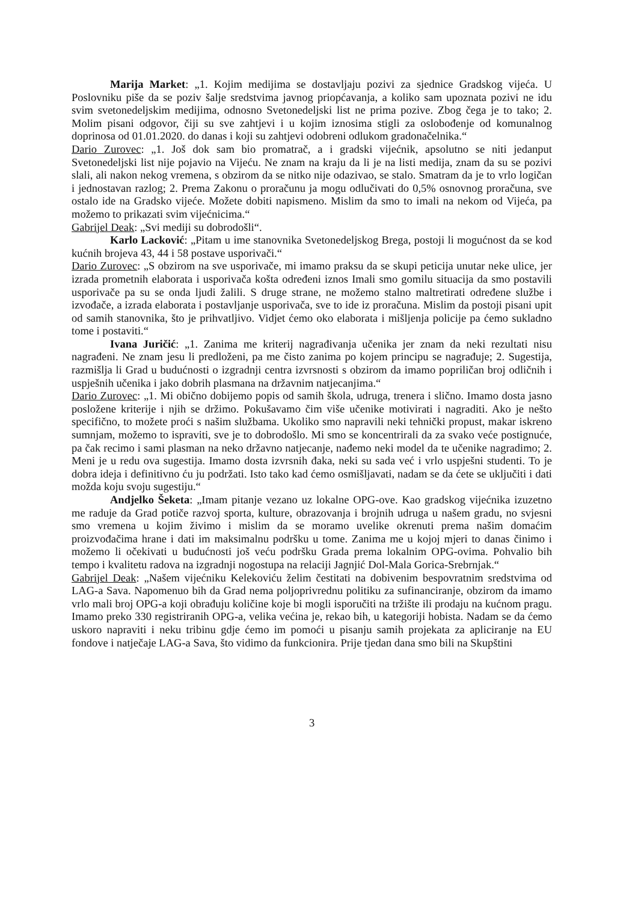Marija Market: „1. Kojim medijima se dostavljaju pozivi za sjednice Gradskog vijeća. U Poslovniku piše da se poziv šalje sredstvima javnog priopćavanja, a koliko sam upoznata pozivi ne idu svim svetonedeljskim medijima, odnosno Svetonedeljski list ne prima pozive. Zbog čega je to tako; 2. Molim pisani odgovor, čiji su sve zahtjevi i u kojim iznosima stigli za oslobođenje od komunalnog doprinosa od 01.01.2020. do danas i koji su zahtjevi odobreni odlukom gradonačelnika.“
Dario Zurovec: „1. Još dok sam bio promatrač, a i gradski vijećnik, apsolutno se niti jedanput Svetonedeljski list nije pojavio na Vijeću. Ne znam na kraju da li je na listi medija, znam da su se pozivi slali, ali nakon nekog vremena, s obzirom da se nitko nije odazivao, se stalo. Smatram da je to vrlo logičan i jednostavan razlog; 2. Prema Zakonu o proračunu ja mogu odlučivati do 0,5% osnovnog proračuna, sve ostalo ide na Gradsko vijeće. Možete dobiti napismeno. Mislim da smo to imali na nekom od Vijeća, pa možemo to prikazati svim vijećnicima.“
Gabrijel Deak: „Svi mediji su dobrodošli“.
Karlo Lacković: „Pitam u ime stanovnika Svetonedeljskog Brega, postoji li mogućnost da se kod kućnih brojeva 43, 44 i 58 postave usporivači.“
Dario Zurovec: „S obzirom na sve usporivače, mi imamo praksu da se skupi peticija unutar neke ulice, jer izrada prometnih elaborata i usporivača košta određeni iznos Imali smo gomilu situacija da smo postavili usporivače pa su se onda ljudi žalili. S druge strane, ne možemo stalno maltretirati određene službe i izvođače, a izrada elaborata i postavljanje usporivača, sve to ide iz proračuna. Mislim da postoji pisani upit od samih stanovnika, što je prihvatljivo. Vidjet ćemo oko elaborata i mišljenja policije pa ćemo sukladno tome i postaviti.“
Ivana Juričić: „1. Zanima me kriterij nagrađivanja učenika jer znam da neki rezultati nisu nagrađeni. Ne znam jesu li predloženi, pa me čisto zanima po kojem principu se nagrađuje; 2. Sugestija, razmišlja li Grad u budućnosti o izgradnji centra izvrsnosti s obzirom da imamo popriličan broj odličnih i uspješnih učenika i jako dobrih plasmana na državnim natjecanjima.“
Dario Zurovec: „1. Mi obično dobijemo popis od samih škola, udruga, trenera i slično. Imamo dosta jasno posložene kriterije i njih se držimo. Pokušavamo čim više učenike motivirati i nagraditi. Ako je nešto specifično, to možete proći s našim službama. Ukoliko smo napravili neki tehnički propust, makar iskreno sumnjam, možemo to ispraviti, sve je to dobrodošlo. Mi smo se koncentrirali da za svako veće postignuće, pa čak recimo i sami plasman na neko državno natjecanje, nađemo neki model da te učenike nagradimo; 2. Meni je u redu ova sugestija. Imamo dosta izvrsnih đaka, neki su sada već i vrlo uspješni studenti. To je dobra ideja i definitivno ću ju podržati. Isto tako kad ćemo osmišljavati, nadam se da ćete se uključiti i dati možda koju svoju sugestiju.“
Andjelko Šeketa: „Imam pitanje vezano uz lokalne OPG-ove. Kao gradskog vijećnika izuzetno me raduje da Grad potiče razvoj sporta, kulture, obrazovanja i brojnih udruga u našem gradu, no svjesni smo vremena u kojim živimo i mislim da se moramo uvelike okrenuti prema našim domaćim proizvođačima hrane i dati im maksimalnu podršku u tome. Zanima me u kojoj mjeri to danas činimo i možemo li očekivati u budućnosti još veću podršku Grada prema lokalnim OPG-ovima. Pohvalio bih tempo i kvalitetu radova na izgradnji nogostupa na relaciji Jagnjić Dol-Mala Gorica-Srebrnjak.“
Gabrijel Deak: „Našem vijećniku Kelekoviću želim čestitati na dobivenim bespovratnim sredstvima od LAG-a Sava. Napomenuo bih da Grad nema poljoprivrednu politiku za sufinanciranje, obzirom da imamo vrlo mali broj OPG-a koji obrađuju količine koje bi mogli isporučiti na tržište ili prodaju na kućnom pragu. Imamo preko 330 registriranih OPG-a, velika većina je, rekao bih, u kategoriji hobista. Nadam se da ćemo uskoro napraviti i neku tribinu gdje ćemo im pomoći u pisanju samih projekata za apliciranje na EU fondove i natječaje LAG-a Sava, što vidimo da funkcionira. Prije tjedan dana smo bili na Skupštini
3